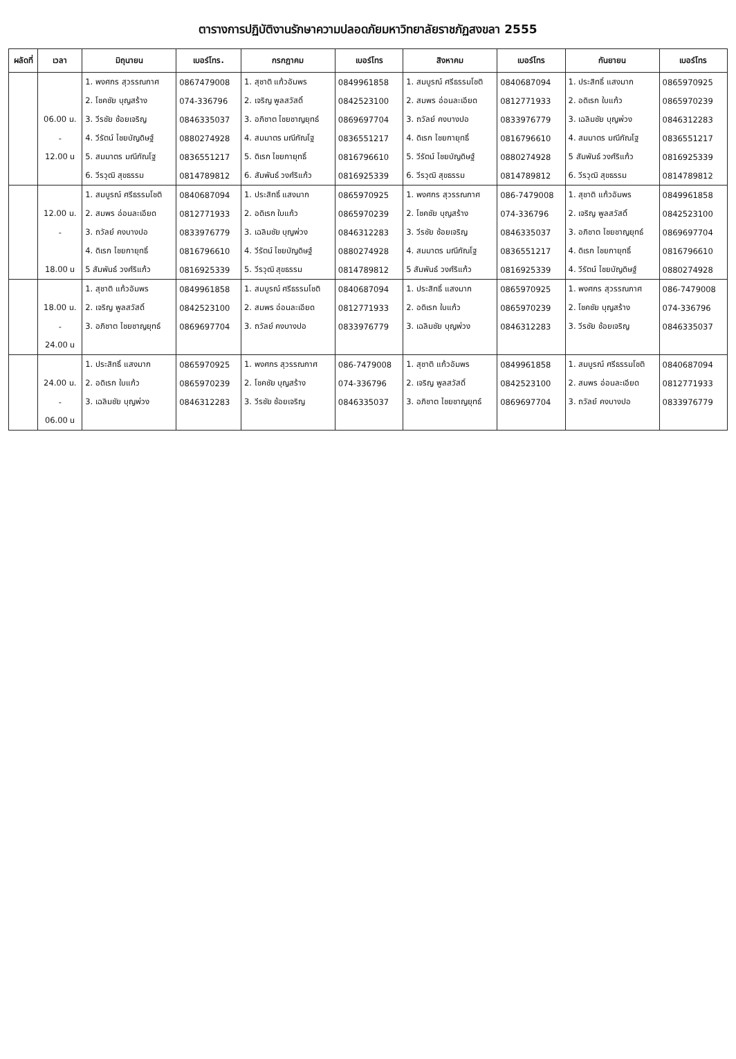ตารางการปฏิบัติงานรักษาความปลอดภัยมหาวิทยาลัยราชภัฏสงขลา 2555
| ผลัดที่ | เวลา | มิถุนายน | เบอร์โทร. | กรกฎาคม | เบอร์โทร | สิงหาคม | เบอร์โทร | กันยายน | เบอร์โทร |
| --- | --- | --- | --- | --- | --- | --- | --- | --- | --- |
| | | 1. พงศกร สุวรรณกาศ | 0867479008 | 1. สุชาติ แก้วอัมพร | 0849961858 | 1. สมบูรณ์ ศรีธรรมโชติ | 0840687094 | 1. ประสิทธิ์ แสงมาก | 0865970925 |
| | | 2. โชคชัย บุญสร้าง | 074-336796 | 2. เจริญ พูลสวัสดิ์ | 0842523100 | 2. สมพร อ่อนละเอียด | 0812771933 | 2. อดิเรก ใบแก้ว | 0865970239 |
| | 06.00 น. | 3. วีรชัย ช้อยเจริญ | 0846335037 | 3. อภิชาต ไชยชาญยุทธ์ | 0869697704 | 3. ถวัลย์ คงบางปอ | 0833976779 | 3. เฉลิมชัย บุญพ่วง | 0846312283 |
| | - | 4. วีรัตน์ ไชยบัญดิษฐ์ | 0880274928 | 4. สมมาตร มณีกัณโฐ | 0836551217 | 4. ดิเรก ไชยกายุทธิ์ | 0816796610 | 4. สมมาตร มณีกัณโฐ | 0836551217 |
| | 12.00 น | 5. สมมาตร มณีกัณโฐ | 0836551217 | 5. ดิเรก ไชยกายุทธิ์ | 0816796610 | 5. วีรัตน์ ไชยบัญดิษฐ์ | 0880274928 | 5 สัมพันธ์ วงศ์ริแก้ว | 0816925339 |
| | | 6. วีรวุฒิ สุขธรรม | 0814789812 | 6. สัมพันธ์ วงศ์ริแก้ว | 0816925339 | 6. วีรวุฒิ สุขธรรม | 0814789812 | 6. วีรวุฒิ สุขธรรม | 0814789812 |
| | | 1. สมบูรณ์ ศรีธรรมโชติ | 0840687094 | 1. ประสิทธิ์ แสงมาก | 0865970925 | 1. พงศกร สุวรรณกาศ | 086-7479008 | 1. สุชาติ แก้วอัมพร | 0849961858 |
| | 12.00 น. | 2. สมพร อ่อนละเอียด | 0812771933 | 2. อดิเรก ใบแก้ว | 0865970239 | 2. โชคชัย บุญสร้าง | 074-336796 | 2. เจริญ พูลสวัสดิ์ | 0842523100 |
| | - | 3. ถวัลย์ คงบางปอ | 0833976779 | 3. เฉลิมชัย บุญพ่วง | 0846312283 | 3. วีรชัย ช้อยเจริญ | 0846335037 | 3. อภิชาต ไชยชาญยุทธ์ | 0869697704 |
| | | 4. ดิเรก ไชยกายุทธิ์ | 0816796610 | 4. วีรัตน์ ไชยบัญดิษฐ์ | 0880274928 | 4. สมมาตร มณีกัณโฐ | 0836551217 | 4. ดิเรก ไชยกายุทธิ์ | 0816796610 |
| | 18.00 น | 5 สัมพันธ์ วงศ์ริแก้ว | 0816925339 | 5. วีรวุฒิ สุขธรรม | 0814789812 | 5 สัมพันธ์ วงศ์ริแก้ว | 0816925339 | 4. วีรัตน์ ไชยบัญดิษฐ์ | 0880274928 |
| | | 1. สุชาติ แก้วอัมพร | 0849961858 | 1. สมบูรณ์ ศรีธรรมโชติ | 0840687094 | 1. ประสิทธิ์ แสงมาก | 0865970925 | 1. พงศกร สุวรรณกาศ | 086-7479008 |
| | 18.00 น. | 2. เจริญ พูลสวัสดิ์ | 0842523100 | 2. สมพร อ่อนละเอียด | 0812771933 | 2. อดิเรก ใบแก้ว | 0865970239 | 2. โชคชัย บุญสร้าง | 074-336796 |
| | - | 3. อภิชาต ไชยชาญยุทธ์ | 0869697704 | 3. ถวัลย์ คงบางปอ | 0833976779 | 3. เฉลิมชัย บุญพ่วง | 0846312283 | 3. วีรชัย ช้อยเจริญ | 0846335037 |
| | 24.00 น | | | | | | | | |
| | | 1. ประสิทธิ์ แสงมาก | 0865970925 | 1. พงศกร สุวรรณกาศ | 086-7479008 | 1. สุชาติ แก้วอัมพร | 0849961858 | 1. สมบูรณ์ ศรีธรรมโชติ | 0840687094 |
| | 24.00 น. | 2. อดิเรก ใบแก้ว | 0865970239 | 2. โชคชัย บุญสร้าง | 074-336796 | 2. เจริญ พูลสวัสดิ์ | 0842523100 | 2. สมพร อ่อนละเอียด | 0812771933 |
| | - | 3. เฉลิมชัย บุญพ่วง | 0846312283 | 3. วีรชัย ช้อยเจริญ | 0846335037 | 3. อภิชาต ไชยชาญยุทธ์ | 0869697704 | 3. ถวัลย์ คงบางปอ | 0833976779 |
| | 06.00 น | | | | | | | | |